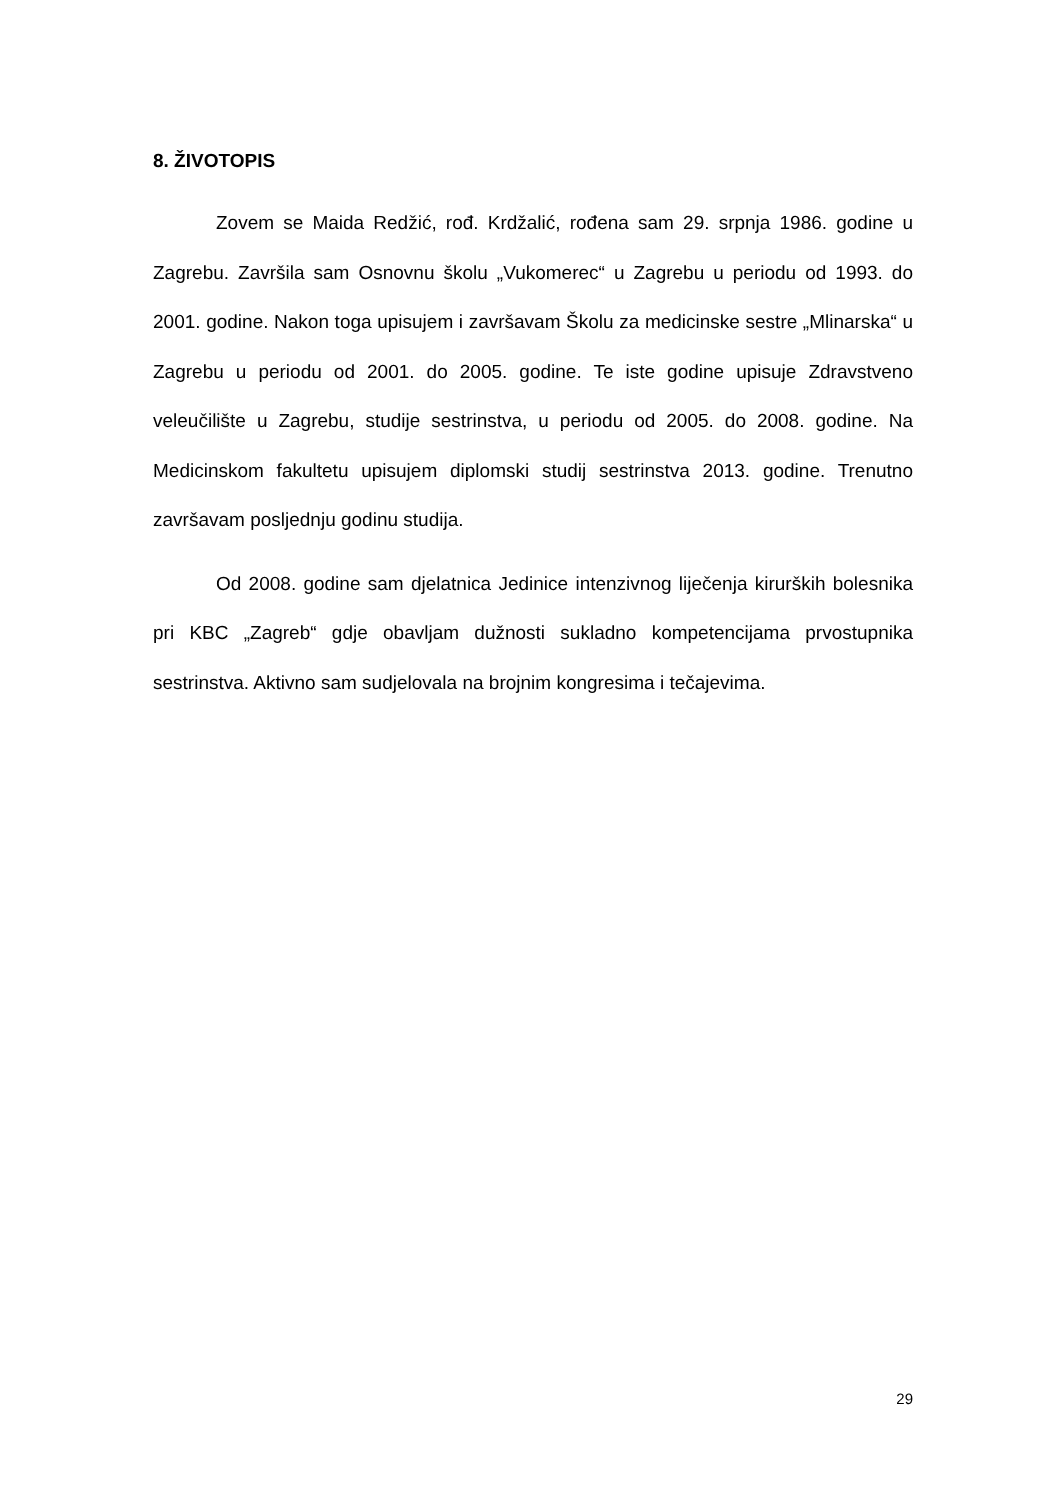8. ŽIVOTOPIS
Zovem se Maida Redžić, rođ. Krdžalić, rođena sam 29. srpnja 1986. godine u Zagrebu. Završila sam Osnovnu školu „Vukomerec“ u Zagrebu u periodu od 1993. do 2001. godine. Nakon toga upisujem i završavam Školu za medicinske sestre „Mlinarska“ u Zagrebu u periodu od 2001. do 2005. godine. Te iste godine upisuje Zdravstveno veleučilište u Zagrebu, studije sestrinstva, u periodu od 2005. do 2008. godine. Na Medicinskom fakultetu upisujem diplomski studij sestrinstva 2013. godine. Trenutno završavam posljednju godinu studija.
Od 2008. godine sam djelatnica Jedinice intenzivnog liječenja kirurških bolesnika pri KBC „Zagreb“ gdje obavljam dužnosti sukladno kompetencijama prvostupnika sestrinstva. Aktivno sam sudjelovala na brojnim kongresima i tečajevima.
29